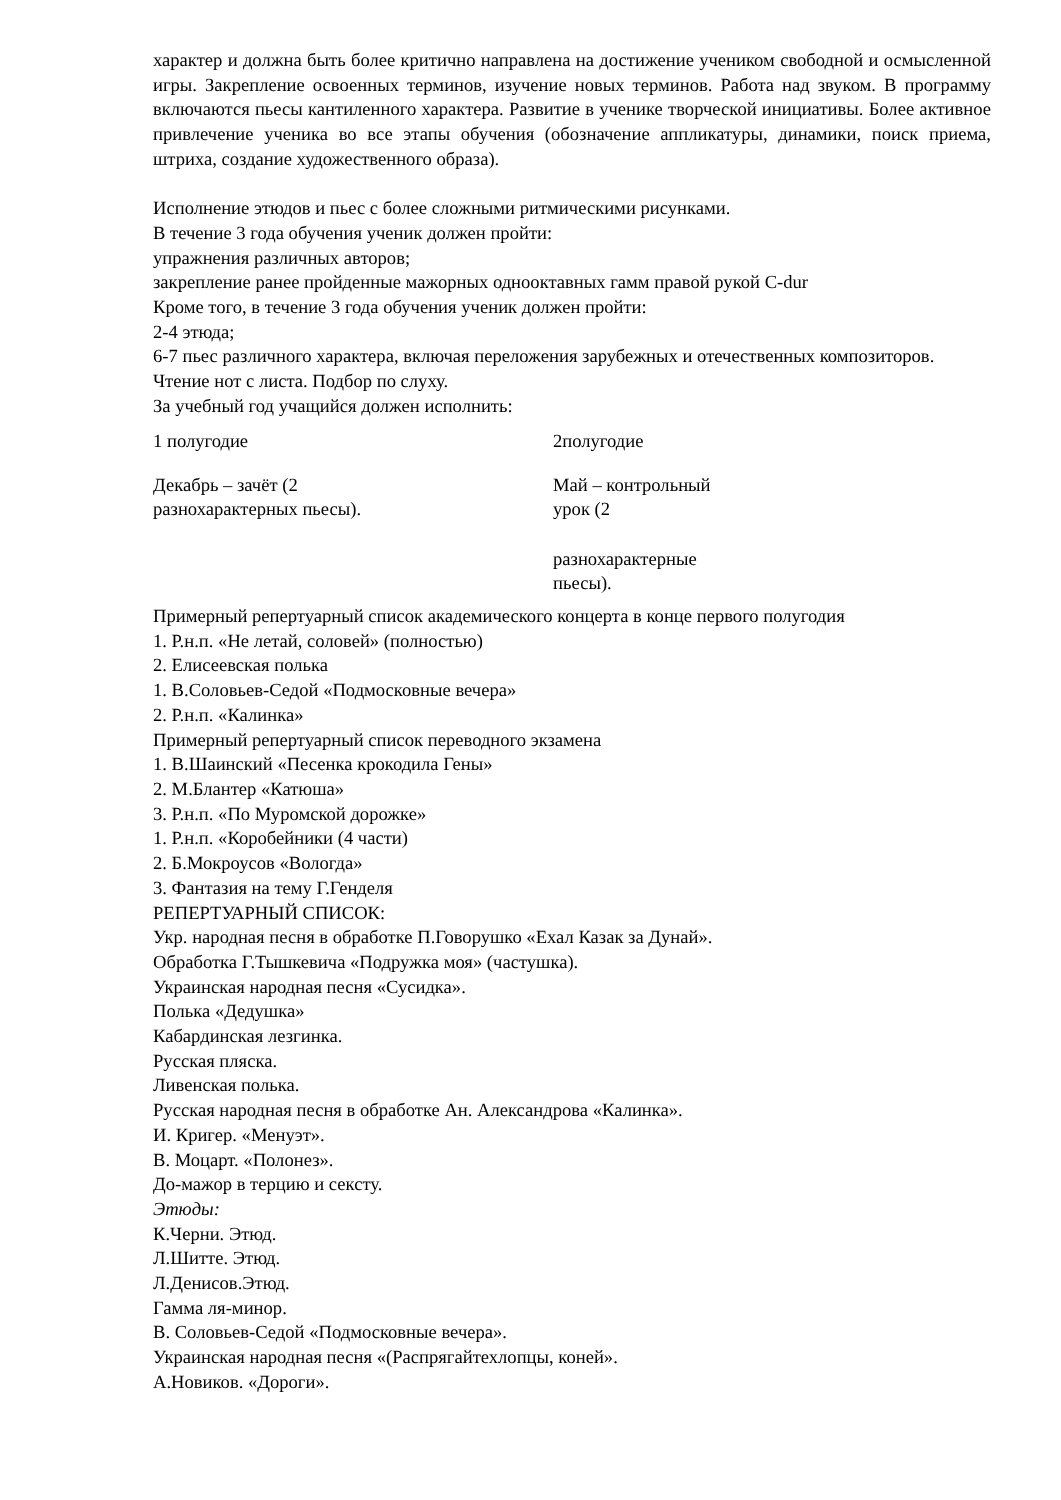характер и должна быть более критично направлена на достижение учеником свободной и осмысленной игры. Закрепление освоенных терминов, изучение новых терминов. Работа над звуком. В программу включаются пьесы кантиленного характера. Развитие в ученике творческой инициативы. Более активное привлечение ученика во все этапы обучения (обозначение аппликатуры, динамики, поиск приема, штриха, создание художественного образа).
Исполнение этюдов и пьес с более сложными ритмическими рисунками.
В течение 3 года обучения ученик должен пройти:
упражнения различных авторов;
закрепление ранее пройденные мажорных однооктавных гамм правой рукой C-dur
Кроме того, в течение 3 года обучения ученик должен пройти:
2-4 этюда;
6-7 пьес различного характера, включая переложения зарубежных и отечественных композиторов.
Чтение нот с листа. Подбор по слуху.
За учебный год учащийся должен исполнить:
| 1 полугодие | 2полугодие |
| Декабрь – зачёт (2 разнохарактерных пьесы). | Май – контрольный урок (2 разнохарактерные пьесы). |
Примерный репертуарный список академического концерта в конце первого полугодия
1. Р.н.п. «Не летай, соловей» (полностью)
2. Елисеевская полька
1. В.Соловьев-Седой «Подмосковные вечера»
2. Р.н.п. «Калинка»
Примерный репертуарный список переводного экзамена
1. В.Шаинский «Песенка крокодила Гены»
2. М.Блантер «Катюша»
3. Р.н.п. «По Муромской дорожке»
1. Р.н.п. «Коробейники (4 части)
2. Б.Мокроусов «Вологда»
3. Фантазия на тему Г.Генделя
РЕПЕРТУАРНЫЙ СПИСОК:
Укр. народная песня в обработке П.Говорушко «Ехал Казак за Дунай».
Обработка Г.Тышкевича «Подружка моя» (частушка).
Украинская народная песня «Сусидка».
Полька «Дедушка»
Кабардинская лезгинка.
Русская пляска.
Ливенская полька.
Русская народная песня в обработке Ан. Александрова «Калинка».
И. Кригер. «Менуэт».
В. Моцарт. «Полонез».
До-мажор в терцию и сексту.
Этюды:
К.Черни. Этюд.
Л.Шитте. Этюд.
Л.Денисов.Этюд.
Гамма ля-минор.
В. Соловьев-Седой «Подмосковные вечера».
Украинская народная песня «(Распрягайтехлопцы, коней».
А.Новиков. «Дороги».